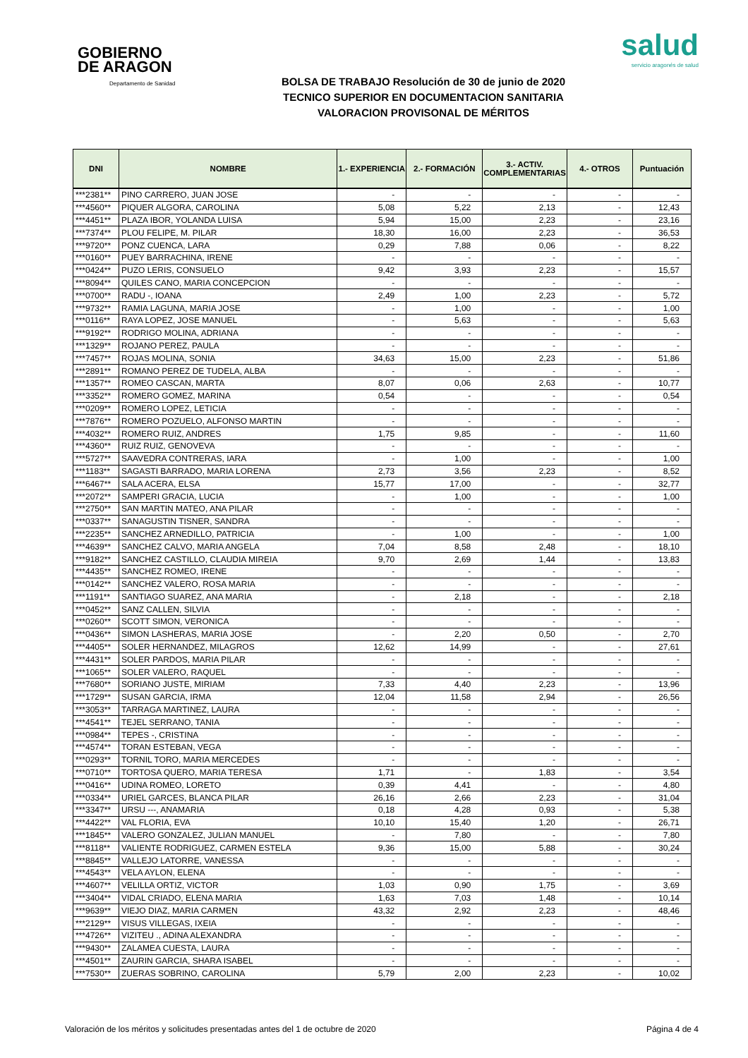GOBIERNO
DE ARAGON
Departamento de Sanidad
salud
servicio aragonés de salud
BOLSA DE TRABAJO Resolución de 30 de junio de 2020
TECNICO SUPERIOR EN DOCUMENTACION SANITARIA
VALORACION PROVISONAL DE MÉRITOS
| DNI | NOMBRE | 1.- EXPERIENCIA | 2.- FORMACIÓN | 3.- ACTIV. COMPLEMENTARIAS | 4.- OTROS | Puntuación |
| --- | --- | --- | --- | --- | --- | --- |
| ***2381** | PINO CARRERO, JUAN JOSE | - | - | - | - | - |
| ***4560** | PIQUER ALGORA, CAROLINA | 5,08 | 5,22 | 2,13 | - | 12,43 |
| ***4451** | PLAZA IBOR, YOLANDA LUISA | 5,94 | 15,00 | 2,23 | - | 23,16 |
| ***7374** | PLOU FELIPE, M. PILAR | 18,30 | 16,00 | 2,23 | - | 36,53 |
| ***9720** | PONZ CUENCA, LARA | 0,29 | 7,88 | 0,06 | - | 8,22 |
| ***0160** | PUEY BARRACHINA, IRENE | - | - | - | - | - |
| ***0424** | PUZO LERIS, CONSUELO | 9,42 | 3,93 | 2,23 | - | 15,57 |
| ***8094** | QUILES CANO, MARIA CONCEPCION | - | - | - | - | - |
| ***0700** | RADU -, IOANA | 2,49 | 1,00 | 2,23 | - | 5,72 |
| ***9732** | RAMIA LAGUNA, MARIA JOSE | - | 1,00 | - | - | 1,00 |
| ***0116** | RAYA LOPEZ, JOSE MANUEL | - | 5,63 | - | - | 5,63 |
| ***9192** | RODRIGO MOLINA, ADRIANA | - | - | - | - | - |
| ***1329** | ROJANO PEREZ, PAULA | - | - | - | - | - |
| ***7457** | ROJAS MOLINA, SONIA | 34,63 | 15,00 | 2,23 | - | 51,86 |
| ***2891** | ROMANO PEREZ DE TUDELA, ALBA | - | - | - | - | - |
| ***1357** | ROMEO CASCAN, MARTA | 8,07 | 0,06 | 2,63 | - | 10,77 |
| ***3352** | ROMERO GOMEZ, MARINA | 0,54 | - | - | - | 0,54 |
| ***0209** | ROMERO LOPEZ, LETICIA | - | - | - | - | - |
| ***7876** | ROMERO POZUELO, ALFONSO MARTIN | - | - | - | - | - |
| ***4032** | ROMERO RUIZ, ANDRES | 1,75 | 9,85 | - | - | 11,60 |
| ***4360** | RUIZ RUIZ, GENOVEVA | - | - | - | - | - |
| ***5727** | SAAVEDRA CONTRERAS, IARA | - | 1,00 | - | - | 1,00 |
| ***1183** | SAGASTI BARRADO, MARIA LORENA | 2,73 | 3,56 | 2,23 | - | 8,52 |
| ***6467** | SALA ACERA, ELSA | 15,77 | 17,00 | - | - | 32,77 |
| ***2072** | SAMPERI GRACIA, LUCIA | - | 1,00 | - | - | 1,00 |
| ***2750** | SAN MARTIN MATEO, ANA PILAR | - | - | - | - | - |
| ***0337** | SANAGUSTIN TISNER, SANDRA | - | - | - | - | - |
| ***2235** | SANCHEZ ARNEDILLO, PATRICIA | - | 1,00 | - | - | 1,00 |
| ***4639** | SANCHEZ CALVO, MARIA ANGELA | 7,04 | 8,58 | 2,48 | - | 18,10 |
| ***9182** | SANCHEZ CASTILLO, CLAUDIA MIREIA | 9,70 | 2,69 | 1,44 | - | 13,83 |
| ***4435** | SANCHEZ ROMEO, IRENE | - | - | - | - | - |
| ***0142** | SANCHEZ VALERO, ROSA MARIA | - | - | - | - | - |
| ***1191** | SANTIAGO SUAREZ, ANA MARIA | - | 2,18 | - | - | 2,18 |
| ***0452** | SANZ CALLEN, SILVIA | - | - | - | - | - |
| ***0260** | SCOTT SIMON, VERONICA | - | - | - | - | - |
| ***0436** | SIMON LASHERAS, MARIA JOSE | - | 2,20 | 0,50 | - | 2,70 |
| ***4405** | SOLER HERNANDEZ, MILAGROS | 12,62 | 14,99 | - | - | 27,61 |
| ***4431** | SOLER PARDOS, MARIA PILAR | - | - | - | - | - |
| ***1065** | SOLER VALERO, RAQUEL | - | - | - | - | - |
| ***7680** | SORIANO JUSTE, MIRIAM | 7,33 | 4,40 | 2,23 | - | 13,96 |
| ***1729** | SUSAN GARCIA, IRMA | 12,04 | 11,58 | 2,94 | - | 26,56 |
| ***3053** | TARRAGA MARTINEZ, LAURA | - | - | - | - | - |
| ***4541** | TEJEL SERRANO, TANIA | - | - | - | - | - |
| ***0984** | TEPES -, CRISTINA | - | - | - | - | - |
| ***4574** | TORAN ESTEBAN, VEGA | - | - | - | - | - |
| ***0293** | TORNIL TORO, MARIA MERCEDES | - | - | - | - | - |
| ***0710** | TORTOSA QUERO, MARIA TERESA | 1,71 | - | 1,83 | - | 3,54 |
| ***0416** | UDINA ROMEO, LORETO | 0,39 | 4,41 | - | - | 4,80 |
| ***0334** | URIEL GARCES, BLANCA PILAR | 26,16 | 2,66 | 2,23 | - | 31,04 |
| ***3347** | URSU ---, ANAMARIA | 0,18 | 4,28 | 0,93 | - | 5,38 |
| ***4422** | VAL FLORIA, EVA | 10,10 | 15,40 | 1,20 | - | 26,71 |
| ***1845** | VALERO GONZALEZ, JULIAN MANUEL | - | 7,80 | - | - | 7,80 |
| ***8118** | VALIENTE RODRIGUEZ, CARMEN ESTELA | 9,36 | 15,00 | 5,88 | - | 30,24 |
| ***8845** | VALLEJO LATORRE, VANESSA | - | - | - | - | - |
| ***4543** | VELA AYLON, ELENA | - | - | - | - | - |
| ***4607** | VELILLA ORTIZ, VICTOR | 1,03 | 0,90 | 1,75 | - | 3,69 |
| ***3404** | VIDAL CRIADO, ELENA MARIA | 1,63 | 7,03 | 1,48 | - | 10,14 |
| ***9639** | VIEJO DIAZ, MARIA CARMEN | 43,32 | 2,92 | 2,23 | - | 48,46 |
| ***2129** | VISUS VILLEGAS, IXEIA | - | - | - | - | - |
| ***4726** | VIZITEU ., ADINA ALEXANDRA | - | - | - | - | - |
| ***9430** | ZALAMEA CUESTA, LAURA | - | - | - | - | - |
| ***4501** | ZAURIN GARCIA, SHARA ISABEL | - | - | - | - | - |
| ***7530** | ZUERAS SOBRINO, CAROLINA | 5,79 | 2,00 | 2,23 | - | 10,02 |
Valoración de los méritos y solicitudes presentadas antes del 1 de octubre de 2020 Página 4 de 4